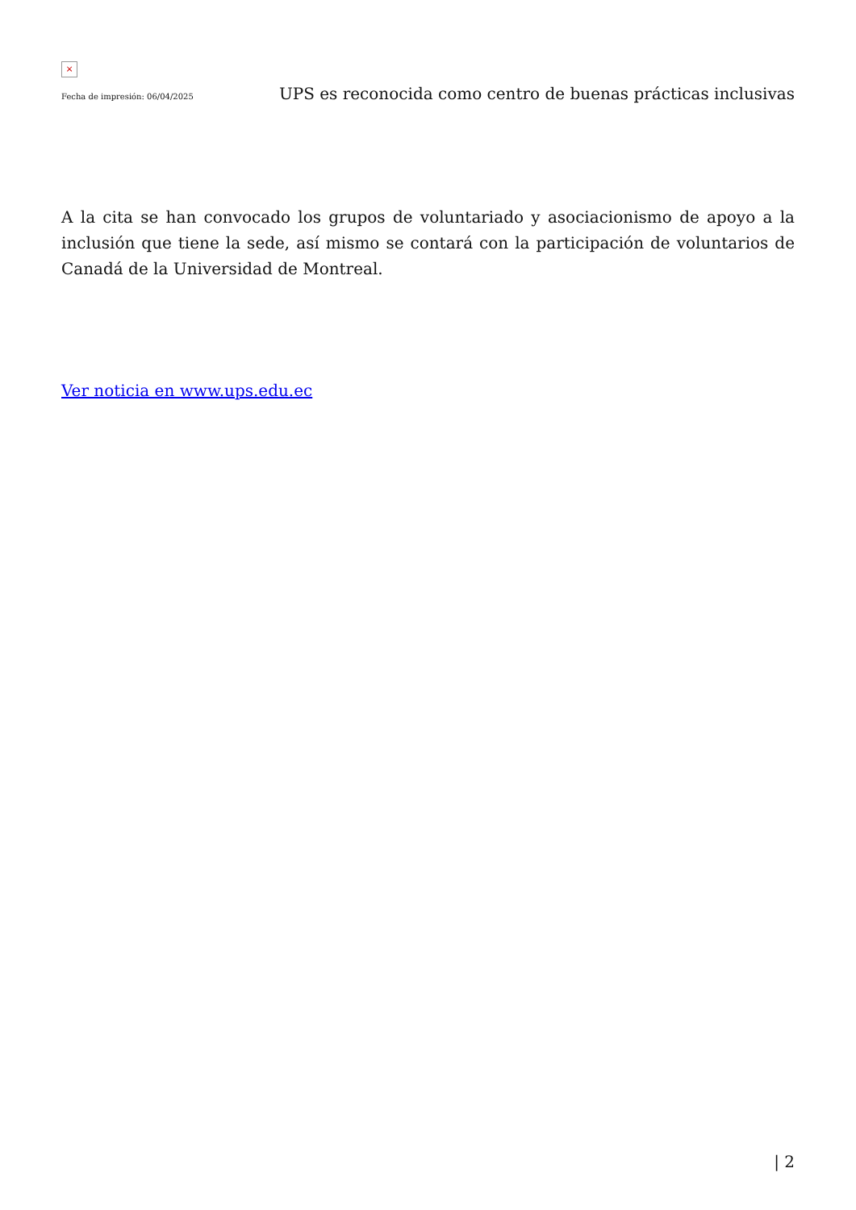×
Fecha de impresión: 06/04/2025 UPS es reconocida como centro de buenas prácticas inclusivas
A la cita se han convocado los grupos de voluntariado y asociacionismo de apoyo a la inclusión que tiene la sede, así mismo se contará con la participación de voluntarios de Canadá de la Universidad de Montreal.
Ver noticia en www.ups.edu.ec
| 2